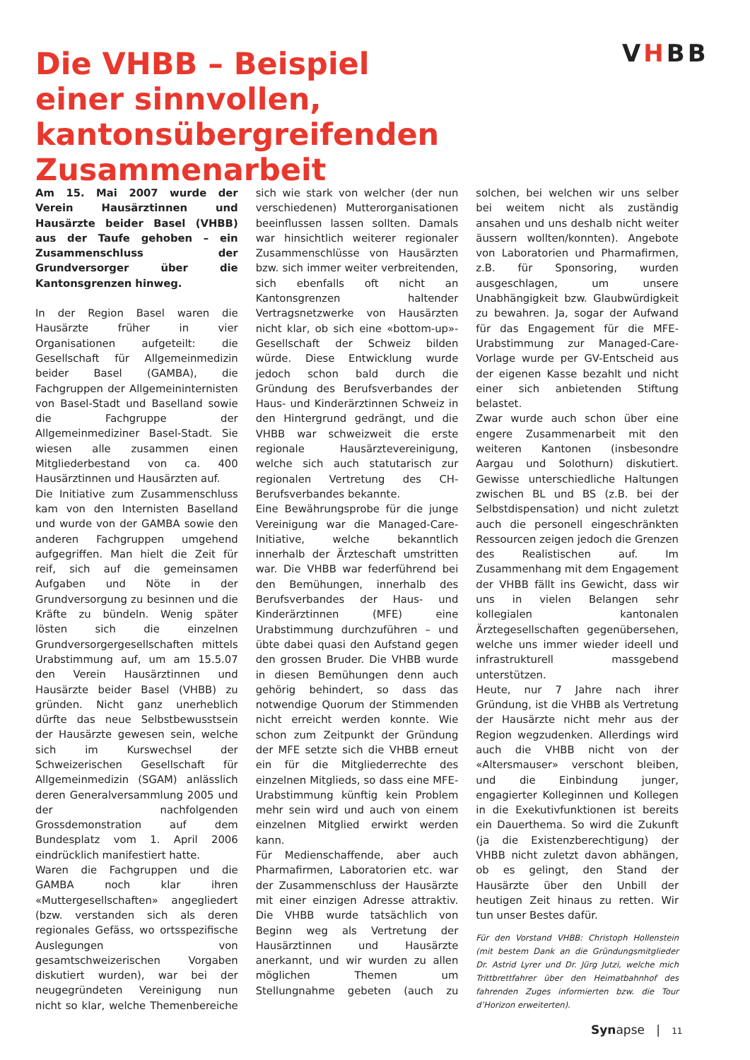Die VHBB – Beispiel
einer sinnvollen, kantonsübergreifenden
Zusammenarbeit
VHBB
Am 15. Mai 2007 wurde der Verein Hausärztinnen und Hausärzte beider Basel (VHBB) aus der Taufe gehoben – ein Zusammenschluss der Grundversorger über die Kantonsgrenzen hinweg.
In der Region Basel waren die Hausärzte früher in vier Organisationen aufgeteilt: die Gesellschaft für Allgemeinmedizin beider Basel (GAMBA), die Fachgruppen der Allgemeininternisten von Basel-Stadt und Baselland sowie die Fachgruppe der Allgemeinmediziner Basel-Stadt. Sie wiesen alle zusammen einen Mitgliederbestand von ca. 400 Hausärztinnen und Hausärzten auf.
Die Initiative zum Zusammenschluss kam von den Internisten Baselland und wurde von der GAMBA sowie den anderen Fachgruppen umgehend aufgegriffen. Man hielt die Zeit für reif, sich auf die gemeinsamen Aufgaben und Nöte in der Grundversorgung zu besinnen und die Kräfte zu bündeln. Wenig später lösten sich die einzelnen Grundversorgergesellschaften mittels Urabstimmung auf, um am 15.5.07 den Verein Hausärztinnen und Hausärzte beider Basel (VHBB) zu gründen. Nicht ganz unerheblich dürfte das neue Selbstbewusstsein der Hausärzte gewesen sein, welche sich im Kurswechsel der Schweizerischen Gesellschaft für Allgemeinmedizin (SGAM) anlässlich deren Generalversammlung 2005 und der nachfolgenden Grossdemonstration auf dem Bundesplatz vom 1. April 2006 eindrücklich manifestiert hatte.
Waren die Fachgruppen und die GAMBA noch klar ihren «Muttergesellschaften» angegliedert (bzw. verstanden sich als deren regionales Gefäss, wo ortsspezifische Auslegungen von gesamtschweizerischen Vorgaben diskutiert wurden), war bei der neugegründeten Vereinigung nun nicht so klar, welche Themenbereiche sich wie stark von welcher (der nun verschiedenen) Mutterorganisationen beeinflussen lassen sollten. Damals war hinsichtlich weiterer regionaler Zusammenschlüsse von Hausärzten bzw. sich immer weiter verbreitenden, sich ebenfalls oft nicht an Kantonsgrenzen haltender Vertragsnetzwerke von Hausärzten nicht klar, ob sich eine «bottom-up»-Gesellschaft der Schweiz bilden würde. Diese Entwicklung wurde jedoch schon bald durch die Gründung des Berufsverbandes der Haus- und Kinderärztinnen Schweiz in den Hintergrund gedrängt, und die VHBB war schweizweit die erste regionale Hausärztevereinigung, welche sich auch statutarisch zur regionalen Vertretung des CH-Berufsverbandes bekannte.
Eine Bewährungsprobe für die junge Vereinigung war die Managed-Care-Initiative, welche bekanntlich innerhalb der Ärzteschaft umstritten war. Die VHBB war federführend bei den Bemühungen, innerhalb des Berufsverbandes der Haus- und Kinderärztinnen (MFE) eine Urabstimmung durchzuführen – und übte dabei quasi den Aufstand gegen den grossen Bruder. Die VHBB wurde in diesen Bemühungen denn auch gehörig behindert, so dass das notwendige Quorum der Stimmenden nicht erreicht werden konnte. Wie schon zum Zeitpunkt der Gründung der MFE setzte sich die VHBB erneut ein für die Mitgliederrechte des einzelnen Mitglieds, so dass eine MFE-Urabstimmung künftig kein Problem mehr sein wird und auch von einem einzelnen Mitglied erwirkt werden kann.
Für Medienschaffende, aber auch Pharmafirmen, Laboratorien etc. war der Zusammenschluss der Hausärzte mit einer einzigen Adresse attraktiv. Die VHBB wurde tatsächlich von Beginn weg als Vertretung der Hausärztinnen und Hausärzte anerkannt, und wir wurden zu allen möglichen Themen um Stellungnahme gebeten (auch zu solchen, bei welchen wir uns selber bei weitem nicht als zuständig ansahen und uns deshalb nicht weiter äussern wollten/konnten). Angebote von Laboratorien und Pharmafirmen, z.B. für Sponsoring, wurden ausgeschlagen, um unsere Unabhängigkeit bzw. Glaubwürdigkeit zu bewahren. Ja, sogar der Aufwand für das Engagement für die MFE-Urabstimmung zur Managed-Care-Vorlage wurde per GV-Entscheid aus der eigenen Kasse bezahlt und nicht einer sich anbietenden Stiftung belastet.
Zwar wurde auch schon über eine engere Zusammenarbeit mit den weiteren Kantonen (insbesondre Aargau und Solothurn) diskutiert. Gewisse unterschiedliche Haltungen zwischen BL und BS (z.B. bei der Selbstdispensation) und nicht zuletzt auch die personell eingeschränkten Ressourcen zeigen jedoch die Grenzen des Realistischen auf. Im Zusammenhang mit dem Engagement der VHBB fällt ins Gewicht, dass wir uns in vielen Belangen sehr kollegialen kantonalen Ärztegesellschaften gegenübersehen, welche uns immer wieder ideell und infrastrukturell massgebend unterstützen.
Heute, nur 7 Jahre nach ihrer Gründung, ist die VHBB als Vertretung der Hausärzte nicht mehr aus der Region wegzudenken. Allerdings wird auch die VHBB nicht von der «Altersmauser» verschont bleiben, und die Einbindung junger, engagierter Kolleginnen und Kollegen in die Exekutivfunktionen ist bereits ein Dauerthema. So wird die Zukunft (ja die Existenzberechtigung) der VHBB nicht zuletzt davon abhängen, ob es gelingt, den Stand der Hausärzte über den Unbill der heutigen Zeit hinaus zu retten. Wir tun unser Bestes dafür.
Für den Vorstand VHBB: Christoph Hollenstein (mit bestem Dank an die Gründungsmitglieder Dr. Astrid Lyrer und Dr. Jürg Jutzi, welche mich Trittbrettfahrer über den Heimatbahnhof des fahrenden Zuges informierten bzw. die Tour d’Horizon erweiterten).
Synapse | 11